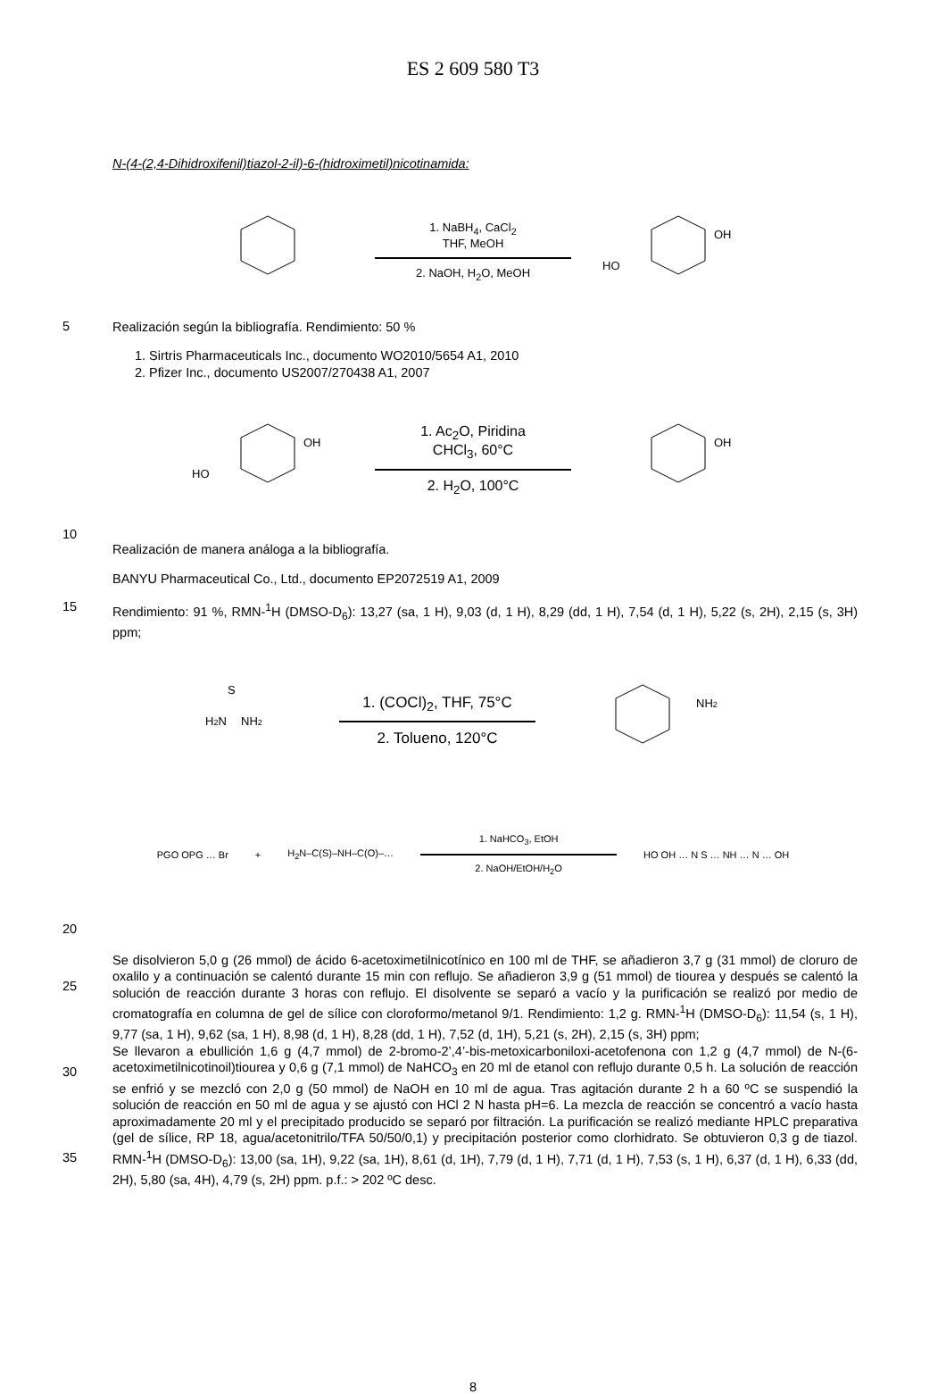ES 2 609 580 T3
N-(4-(2,4-Dihidroxifenil)tiazol-2-il)-6-(hidroximetil)nicotinamida:
1. NaBH<sub>4</sub>, CaCl<sub>2</sub>
THF, MeOH
2. NaOH, H<sub>2</sub>O, MeOH
OH
HO
5
Realización según la bibliografía. Rendimiento: 50 %
1. Sirtris Pharmaceuticals Inc., documento WO2010/5654 A1, 2010
2. Pfizer Inc., documento US2007/270438 A1, 2007
OH
HO
1. Ac<sub>2</sub>O, Piridina
CHCl<sub>3</sub>, 60°C
2. H<sub>2</sub>O, 100°C
OH
10
Realización de manera análoga a la bibliografía.
BANYU Pharmaceutical Co., Ltd., documento EP2072519 A1, 2009
15
Rendimiento: 91 %, RMN-<sup>1</sup>H (DMSO-D<sub>6</sub>): 13,27 (sa, 1 H), 9,03 (d, 1 H), 8,29 (dd, 1 H), 7,54 (d, 1 H), 5,22 (s, 2H), 2,15 (s, 3H) ppm;
H2N
NH2
S
1. (COCl)<sub>2</sub>, THF, 75°C
2. Tolueno, 120°C
NH2
PGO OPG … Br + H<sub>2</sub>N–C(S)–NH–C(O)–…
1. NaHCO<sub>3</sub>, EtOH
2. NaOH/EtOH/H<sub>2</sub>O
HO OH … N S … NH … N … OH
20
25
30
35
Se disolvieron 5,0 g (26 mmol) de ácido 6-acetoximetilnicotínico en 100 ml de THF, se añadieron 3,7 g (31 mmol) de cloruro de oxalilo y a continuación se calentó durante 15 min con reflujo. Se añadieron 3,9 g (51 mmol) de tiourea y después se calentó la solución de reacción durante 3 horas con reflujo. El disolvente se separó a vacío y la purificación se realizó por medio de cromatografía en columna de gel de sílice con cloroformo/metanol 9/1. Rendimiento: 1,2 g. RMN-<sup>1</sup>H (DMSO-D<sub>6</sub>): 11,54 (s, 1 H), 9,77 (sa, 1 H), 9,62 (sa, 1 H), 8,98 (d, 1 H), 8,28 (dd, 1 H), 7,52 (d, 1H), 5,21 (s, 2H), 2,15 (s, 3H) ppm;
Se llevaron a ebullición 1,6 g (4,7 mmol) de 2-bromo-2’,4’-bis-metoxicarboniloxi-acetofenona con 1,2 g (4,7 mmol) de N-(6-acetoximetilnicotinoil)tiourea y 0,6 g (7,1 mmol) de NaHCO<sub>3</sub> en 20 ml de etanol con reflujo durante 0,5 h. La solución de reacción se enfrió y se mezcló con 2,0 g (50 mmol) de NaOH en 10 ml de agua. Tras agitación durante 2 h a 60 ºC se suspendió la solución de reacción en 50 ml de agua y se ajustó con HCl 2 N hasta pH=6. La mezcla de reacción se concentró a vacío hasta aproximadamente 20 ml y el precipitado producido se separó por filtración. La purificación se realizó mediante HPLC preparativa (gel de sílice, RP 18, agua/acetonitrilo/TFA 50/50/0,1) y precipitación posterior como clorhidrato. Se obtuvieron 0,3 g de tiazol. RMN-<sup>1</sup>H (DMSO-D<sub>6</sub>): 13,00 (sa, 1H), 9,22 (sa, 1H), 8,61 (d, 1H), 7,79 (d, 1 H), 7,71 (d, 1 H), 7,53 (s, 1 H), 6,37 (d, 1 H), 6,33 (dd, 2H), 5,80 (sa, 4H), 4,79 (s, 2H) ppm. p.f.: > 202 ºC desc.
8